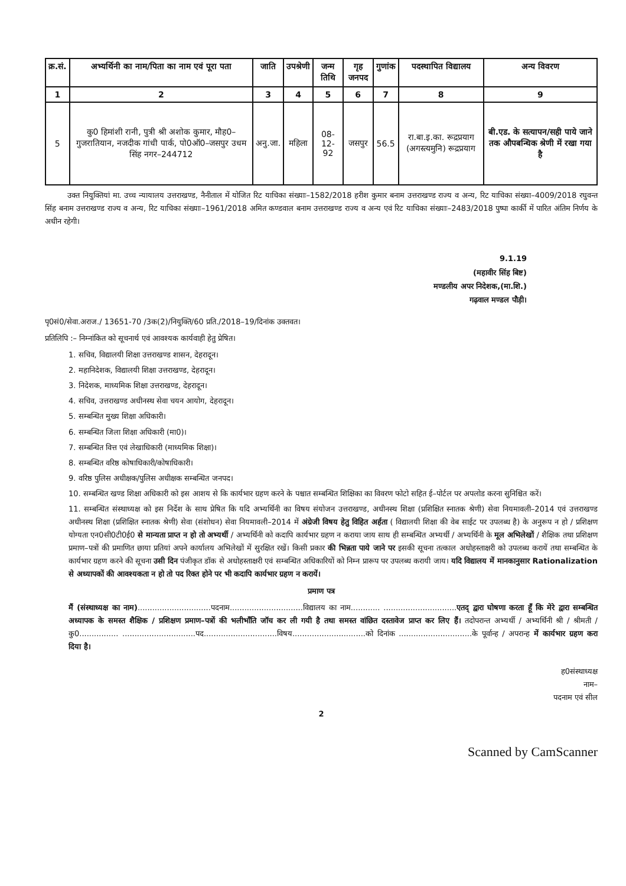| क्र.सं. | अभ्यर्थिनी का नाम/पिता का नाम एवं पूरा पता | जाति | उपश्रेणी | जन्म तिथि | गृह जनपद | गुणांक | पदस्थापित विद्यालय | अन्य विवरण |
| --- | --- | --- | --- | --- | --- | --- | --- | --- |
| 1 | 2 | 3 | 4 | 5 | 6 | 7 | 8 | 9 |
| 5 | कु0 हिमांशी रानी, पुत्री श्री अशोक कुमार, मौह0–गुजरातियान, नजदीक गांधी पार्क, पो0ऑ0–जसपुर उधम सिंह नगर–244712 | अनु.जा. | महिला | 08-12-92 | जसपुर | 56.5 | रा.बा.इ.का. रूद्रप्रयाग (अगस्त्यमुनि) रूद्रप्रयाग | बी.एड. के सत्यापन/सही पाये जाने तक औपबन्धिक श्रेणी में रखा गया है |
उक्त नियुक्तियां मा. उच्च न्यायालय उत्तराखण्ड, नैनीताल में योजित रिट याचिका संख्याः–1582/2018 हरीश कुमार बनाम उत्तराखण्ड राज्य व अन्य, रिट याचिका संख्या–4009/2018 रघुवन्त सिंह बनाम उत्तराखण्ड राज्य व अन्य, रिट याचिका संख्याः–1961/2018 अमित कण्डवाल बनाम उत्तराखण्ड राज्य व अन्य एवं रिट याचिका संख्याः–2483/2018 पुष्पा कार्की में पारित अंतिम निर्णय के अधीन रहेगी।
9.1.19
(महावीर सिंह बिष्ट)
मण्डलीय अपर निदेशक,(मा.शि.)
गढ़वाल मण्डल पौड़ी।
पृ0सं0/सेवा.अराज./ 13651-70 /3क(2)/नियुक्ति/60 प्रति./2018–19/दिनांक उक्तवत।
प्रतिलिपि :– निम्नांकित को सूचनार्थ एवं आवश्यक कार्यवाही हेतु प्रेषित।
1. सचिव, विद्यालयी शिक्षा उत्तराखण्ड शासन, देहरादून।
2. महानिदेशक, विद्यालयी शिक्षा उत्तराखण्ड, देहरादून।
3. निदेशक, माध्यमिक शिक्षा उत्तराखण्ड, देहरादून।
4. सचिव, उत्तराखण्ड अधीनस्थ सेवा चयन आयोग, देहरादून।
5. सम्बन्धित मुख्य शिक्षा अधिकारी।
6. सम्बन्धित जिला शिक्षा अधिकारी (मा0)।
7. सम्बन्धित वित्त एवं लेखाधिकारी (माध्यमिक शिक्षा)।
8. सम्बन्धित वरिष्ठ कोषाधिकारी/कोषाधिकारी।
9. वरिष्ठ पुलिस अधीक्षक/पुलिस अधीक्षक सम्बन्धित जनपद।
10. सम्बन्धित खण्ड शिक्षा अधिकारी को इस आशय से कि कार्यभार ग्रहण करने के पश्चात सम्बन्धित शिक्षिका का विवरण फोटो सहित ई–पोर्टल पर अपलोड करना सुनिश्चित करें।
11. सम्बन्धित संस्थाध्यक्ष को इस निर्देश के साथ प्रेषित कि यदि अभ्यर्थिनी का विषय संयोजन उत्तराखण्ड, अधीनस्थ शिक्षा (प्रशिक्षित स्नातक श्रेणी) सेवा नियमावली–2014 एवं उत्तराखण्ड अधीनस्थ शिक्षा (प्रशिक्षित स्नातक श्रेणी) सेवा (संशोधन) सेवा नियमावली–2014 में अंग्रेजी विषय हेतु विहित अर्हता ( विद्यालयी शिक्षा की वेब साईट पर उपलब्ध है) के अनुरूप न हो / प्रशिक्षण योग्यता एन0सी0टी0ई0 से मान्यता प्राप्त न हो तो अभ्यर्थी / अभ्यर्थिनी को कदापि कार्यभार ग्रहण न कराया जाय साथ ही सम्बन्धित अभ्यर्थी / अभ्यर्थिनी के मूल अभिलेखों / शैक्षिक तथा प्रशिक्षण प्रमाण–पत्रों की प्रमाणित छाया प्रतियां अपने कार्यालय अभिलेखों में सुरक्षित रखें। किसी प्रकार की भिन्नता पाये जाने पर इसकी सूचना तत्काल अधोहस्ताक्षरी को उपलब्ध करायें तथा सम्बन्धित के कार्यभार ग्रहण करने की सूचना उसी दिन पंजीकृत डॉक से अधोहस्ताक्षरी एवं सम्बन्धित अधिकारियों को निम्न प्रारूप पर उपलब्ध करायी जाय। यदि विद्यालय में मानकानुसार Rationalization से अध्यापकों की आवश्यकता न हो तो पद रिक्त होने पर भी कदापि कार्यभार ग्रहण न करायें।
प्रमाण पत्र
मैं (संस्थाध्यक्ष का नाम)..............................पदनाम..............................विद्यालय का नाम............ ..............................एतद् द्वारा घोषणा करता हूँ कि मेरे द्वारा सम्बन्धित अध्यापक के समस्त शैक्षिक / प्रशिक्षण प्रमाण–पत्रों की भलीभाँति जॉच कर ली गयी है तथा समस्त वांछित दस्तावेज प्राप्त कर लिए हैं। तदोपरान्त अभ्यर्थी / अभ्यर्थिनी श्री / श्रीमती /कु0................ ..............................पद..............................विषय..............................को दिनांक ..............................के पूर्वान्ह / अपरान्ह में कार्यभार ग्रहण करा दिया है।
ह0संस्थाध्यक्ष
नाम–
पदनाम एवं सील
2
Scanned by CamScanner